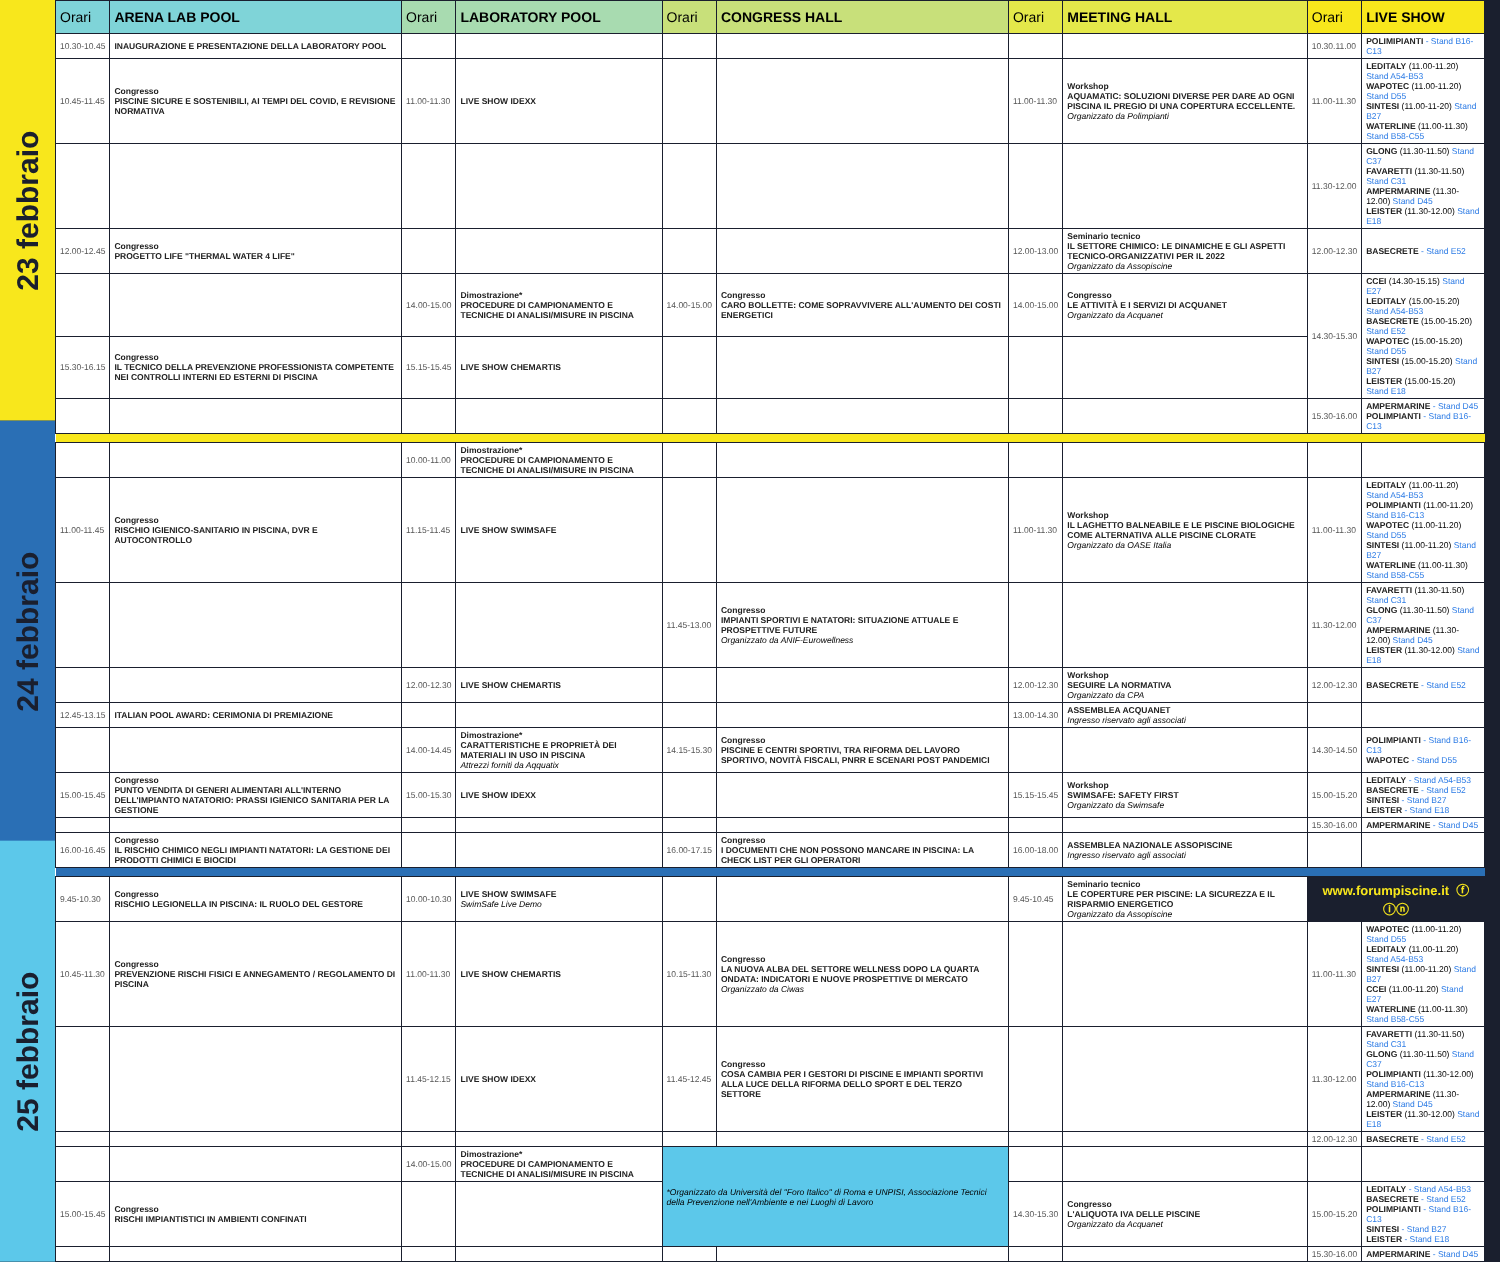23 febbraio
24 febbraio
25 febbraio
| Orari | ARENA LAB POOL | Orari | LABORATORY POOL | Orari | CONGRESS HALL | Orari | MEETING HALL | Orari | LIVE SHOW |
| --- | --- | --- | --- | --- | --- | --- | --- | --- | --- |
| 10.30-10.45 | INAUGURAZIONE E PRESENTAZIONE DELLA LABORATORY POOL | | | | | | | 10.30.11.00 | POLIMIPIANTI - Stand B16-C13 |
| 10.45-11.45 | Congresso PISCINE SICURE E SOSTENIBILI, AI TEMPI DEL COVID, E REVISIONE NORMATIVA | 11.00-11.30 | LIVE SHOW IDEXX | | | 11.00-11.30 | Workshop AQUAMATIC: SOLUZIONI DIVERSE PER DARE AD OGNI PISCINA IL PREGIO DI UNA COPERTURA ECCELLENTE. Organizzato da Polimpianti | 11.00-11.30 | LEDITALY (11.00-11.20) Stand A54-B53 WAPOTEC (11.00-11.20) Stand D55 SINTESI (11.00-11-20) Stand B27 WATERLINE (11.00-11.30) Stand B58-C55 |
| | | | | | | | | 11.30-12.00 | GLONG (11.30-11.50) Stand C37 FAVARETTI (11.30-11.50) Stand C31 AMPERMARINE (11.30-12.00) Stand D45 LEISTER (11.30-12.00) Stand E18 |
| 12.00-12.45 | Congresso PROGETTO LIFE "THERMAL WATER 4 LIFE" | | | | | 12.00-13.00 | Seminario tecnico IL SETTORE CHIMICO: LE DINAMICHE E GLI ASPETTI TECNICO-ORGANIZZATIVI PER IL 2022 Organizzato da Assopiscine | 12.00-12.30 | BASECRETE - Stand E52 |
| | | 14.00-15.00 | Dimostrazione* PROCEDURE DI CAMPIONAMENTO E TECNICHE DI ANALISI/MISURE IN PISCINA | 14.00-15.00 | Congresso CARO BOLLETTE: COME SOPRAVVIVERE ALL'AUMENTO DEI COSTI ENERGETICI | 14.00-15.00 | Congresso LE ATTIVITÀ E I SERVIZI DI ACQUANET Organizzato da Acquanet | 14.30-15.30 | CCEI (14.30-15.15) Stand E27 LEDITALY (15.00-15.20) Stand A54-B53 BASECRETE (15.00-15.20) Stand E52 WAPOTEC (15.00-15.20) Stand D55 SINTESI (15.00-15.20) Stand B27 LEISTER (15.00-15.20) Stand E18 |
| 15.30-16.15 | Congresso IL TECNICO DELLA PREVENZIONE PROFESSIONISTA COMPETENTE NEI CONTROLLI INTERNI ED ESTERNI DI PISCINA | 15.15-15.45 | LIVE SHOW CHEMARTIS | | | | | | |
| | | | | | | | | 15.30-16.00 | AMPERMARINE - Stand D45 POLIMPIANTI - Stand B16-C13 |
| | | 10.00-11.00 | Dimostrazione* PROCEDURE DI CAMPIONAMENTO E TECNICHE DI ANALISI/MISURE IN PISCINA | | | | | | |
| 11.00-11.45 | Congresso RISCHIO IGIENICO-SANITARIO IN PISCINA, DVR E AUTOCONTROLLO | 11.15-11.45 | LIVE SHOW SWIMSAFE | | | 11.00-11.30 | Workshop IL LAGHETTO BALNEABILE E LE PISCINE BIOLOGICHE COME ALTERNATIVA ALLE PISCINE CLORATE Organizzato da OASE Italia | 11.00-11.30 | LEDITALY (11.00-11.20) Stand A54-B53 POLIMPIANTI (11.00-11.20) Stand B16-C13 WAPOTEC (11.00-11.20) Stand D55 SINTESI (11.00-11.20) Stand B27 WATERLINE (11.00-11.30) Stand B58-C55 |
| | | | | 11.45-13.00 | Congresso IMPIANTI SPORTIVI E NATATORI: SITUAZIONE ATTUALE E PROSPETTIVE FUTURE Organizzato da ANIF-Eurowellness | | | 11.30-12.00 | FAVARETTI (11.30-11.50) Stand C31 GLONG (11.30-11.50) Stand C37 AMPERMARINE (11.30-12.00) Stand D45 LEISTER (11.30-12.00) Stand E18 |
| | | 12.00-12.30 | LIVE SHOW CHEMARTIS | | | 12.00-12.30 | Workshop SEGUIRE LA NORMATIVA Organizzato da CPA | 12.00-12.30 | BASECRETE - Stand E52 |
| 12.45-13.15 | ITALIAN POOL AWARD: CERIMONIA DI PREMIAZIONE | | | | | 13.00-14.30 | ASSEMBLEA ACQUANET Ingresso riservato agli associati | | |
| | | 14.00-14.45 | Dimostrazione* CARATTERISTICHE E PROPRIETÀ DEI MATERIALI IN USO IN PISCINA Attrezzi forniti da Aqquatix | 14.15-15.30 | Congresso PISCINE E CENTRI SPORTIVI, TRA RIFORMA DEL LAVORO SPORTIVO, NOVITÀ FISCALI, PNRR E SCENARI POST PANDEMICI | | | 14.30-14.50 | POLIMPIANTI - Stand B16-C13 WAPOTEC - Stand D55 |
| 15.00-15.45 | Congresso PUNTO VENDITA DI GENERI ALIMENTARI ALL'INTERNO DELL'IMPIANTO NATATORIO: PRASSI IGIENICO SANITARIA PER LA GESTIONE | 15.00-15.30 | LIVE SHOW IDEXX | | | 15.15-15.45 | Workshop SWIMSAFE: SAFETY FIRST Organizzato da Swimsafe | 15.00-15.20 | LEDITALY - Stand A54-B53 BASECRETE - Stand E52 SINTESI - Stand B27 LEISTER - Stand E18 |
| | | | | | | | | 15.30-16.00 | AMPERMARINE - Stand D45 |
| 16.00-16.45 | Congresso IL RISCHIO CHIMICO NEGLI IMPIANTI NATATORI: LA GESTIONE DEI PRODOTTI CHIMICI E BIOCIDI | | | 16.00-17.15 | Congresso I DOCUMENTI CHE NON POSSONO MANCARE IN PISCINA: LA CHECK LIST PER GLI OPERATORI | 16.00-18.00 | ASSEMBLEA NAZIONALE ASSOPISCINE Ingresso riservato agli associati | | |
| 9.45-10.30 | Congresso RISCHIO LEGIONELLA IN PISCINA: IL RUOLO DEL GESTORE | 10.00-10.30 | LIVE SHOW SWIMSAFE SwimSafe Live Demo | | | 9.45-10.45 | Seminario tecnico LE COPERTURE PER PISCINE: LA SICUREZZA E IL RISPARMIO ENERGETICO Organizzato da Assopiscine | www.forumpiscine.it ⓕ ⓘⓝ | |
| 10.45-11.30 | Congresso PREVENZIONE RISCHI FISICI E ANNEGAMENTO / REGOLAMENTO DI PISCINA | 11.00-11.30 | LIVE SHOW CHEMARTIS | 10.15-11.30 | Congresso LA NUOVA ALBA DEL SETTORE WELLNESS DOPO LA QUARTA ONDATA: INDICATORI E NUOVE PROSPETTIVE DI MERCATO Organizzato da Ciwas | | | 11.00-11.30 | WAPOTEC (11.00-11.20) Stand D55 LEDITALY (11.00-11.20) Stand A54-B53 SINTESI (11.00-11.20) Stand B27 CCEI (11.00-11.20) Stand E27 WATERLINE (11.00-11.30) Stand B58-C55 |
| | | 11.45-12.15 | LIVE SHOW IDEXX | 11.45-12.45 | Congresso COSA CAMBIA PER I GESTORI DI PISCINE E IMPIANTI SPORTIVI ALLA LUCE DELLA RIFORMA DELLO SPORT E DEL TERZO SETTORE | | | 11.30-12.00 | FAVARETTI (11.30-11.50) Stand C31 GLONG (11.30-11.50) Stand C37 POLIMPIANTI (11.30-12.00) Stand B16-C13 AMPERMARINE (11.30-12.00) Stand D45 LEISTER (11.30-12.00) Stand E18 |
| | | | | | | | | 12.00-12.30 | BASECRETE - Stand E52 |
| | | 14.00-15.00 | Dimostrazione* PROCEDURE DI CAMPIONAMENTO E TECNICHE DI ANALISI/MISURE IN PISCINA | *Organizzato da Università del "Foro Italico" di Roma e UNPISI, Associazione Tecnici della Prevenzione nell'Ambiente e nei Luoghi di Lavoro | | | | | |
| 15.00-15.45 | Congresso RISCHI IMPIANTISTICI IN AMBIENTI CONFINATI | | | | | 14.30-15.30 | Congresso L'ALIQUOTA IVA DELLE PISCINE Organizzato da Acquanet | 15.00-15.20 | LEDITALY - Stand A54-B53 BASECRETE - Stand E52 POLIMPIANTI - Stand B16-C13 SINTESI - Stand B27 LEISTER - Stand E18 |
| | | | | | | | | 15.30-16.00 | AMPERMARINE - Stand D45 |